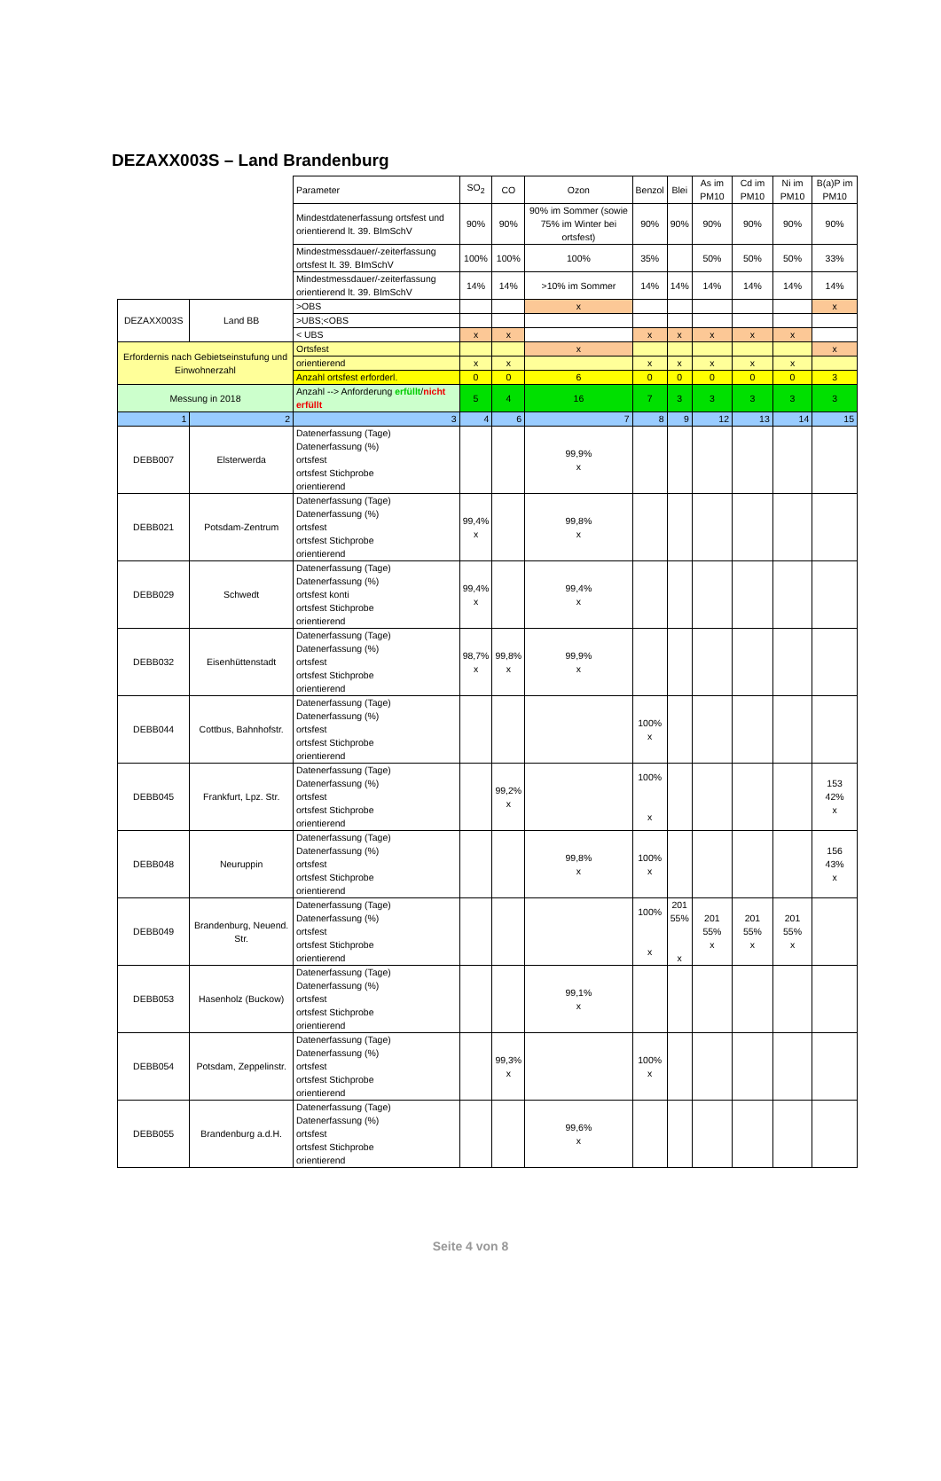DEZAXX003S – Land Brandenburg
| | | Parameter | SO<sub>2</sub> | CO | Ozon | Benzol | Blei | As im PM10 | Cd im PM10 | Ni im PM10 | B(a)P im PM10 |
| | | Mindestdatenerfassung ortsfest und orientierend lt. 39. BImSchV | 90% | 90% | 90% im Sommer (sowie 75% im Winter bei ortsfest) | 90% | 90% | 90% | 90% | 90% | 90% |
| | | Mindestmessdauer/-zeiterfassung ortsfest lt. 39. BImSchV | 100% | 100% | 100% | 35% | | 50% | 50% | 50% | 33% |
| | | Mindestmessdauer/-zeiterfassung orientierend lt. 39. BImSchV | 14% | 14% | >10% im Sommer | 14% | 14% | 14% | 14% | 14% | 14% |
| DEZAXX003S | Land BB | >OBS | | | x | | | | | | x |
| | | >UBS;<OBS | | | | | | | | | |
| | | < UBS | x | x | | x | x | x | x | x | |
| Erfordernis nach Gebietseinstufung und Einwohnerzahl | | Ortsfest | | | x | | | | | | x |
| | | orientierend | x | x | | x | x | x | x | x | |
| | | Anzahl ortsfest erforderl. | 0 | 0 | 6 | 0 | 0 | 0 | 0 | 0 | 3 |
| Messung in 2018 | | Anzahl --> Anforderung erfüllt / nicht erfüllt | 5 | 4 | 16 | 7 | 3 | 3 | 3 | 3 | 3 |
| 1 | 2 | 3 | 4 | 6 | 7 | 8 | 9 | 12 | 13 | 14 | 15 |
| DEBB007 | Elsterwerda | Datenerfassung (Tage) Datenerfassung (%) ortsfest ortsfest Stichprobe orientierend | | | 99,9% x | | | | | | |
| DEBB021 | Potsdam-Zentrum | Datenerfassung (Tage) Datenerfassung (%) ortsfest ortsfest Stichprobe orientierend | 99,4% x | | 99,8% x | | | | | | |
| DEBB029 | Schwedt | Datenerfassung (Tage) Datenerfassung (%) ortsfest konti ortsfest Stichprobe orientierend | 99,4% x | | 99,4% x | | | | | | |
| DEBB032 | Eisenhüttenstadt | Datenerfassung (Tage) Datenerfassung (%) ortsfest ortsfest Stichprobe orientierend | 98,7% x | 99,8% x | 99,9% x | | | | | | |
| DEBB044 | Cottbus, Bahnhofstr. | Datenerfassung (Tage) Datenerfassung (%) ortsfest ortsfest Stichprobe orientierend | | | | 100% x | | | | | |
| DEBB045 | Frankfurt, Lpz. Str. | Datenerfassung (Tage) Datenerfassung (%) ortsfest ortsfest Stichprobe orientierend | | 99,2% x | | 100% x | | | | | 153 42% x |
| DEBB048 | Neuruppin | Datenerfassung (Tage) Datenerfassung (%) ortsfest ortsfest Stichprobe orientierend | | | 99,8% x | 100% x | | | | | 156 43% x |
| DEBB049 | Brandenburg, Neuend. Str. | Datenerfassung (Tage) Datenerfassung (%) ortsfest ortsfest Stichprobe orientierend | | | | 100% x | 201 55% x | 201 55% x | 201 55% x | 201 55% x | |
| DEBB053 | Hasenholz (Buckow) | Datenerfassung (Tage) Datenerfassung (%) ortsfest ortsfest Stichprobe orientierend | | | 99,1% x | | | | | | |
| DEBB054 | Potsdam, Zeppelinstr. | Datenerfassung (Tage) Datenerfassung (%) ortsfest ortsfest Stichprobe orientierend | | 99,3% x | | 100% x | | | | | |
| DEBB055 | Brandenburg a.d.H. | Datenerfassung (Tage) Datenerfassung (%) ortsfest ortsfest Stichprobe orientierend | | | 99,6% x | | | | | | |
Seite 4 von 8